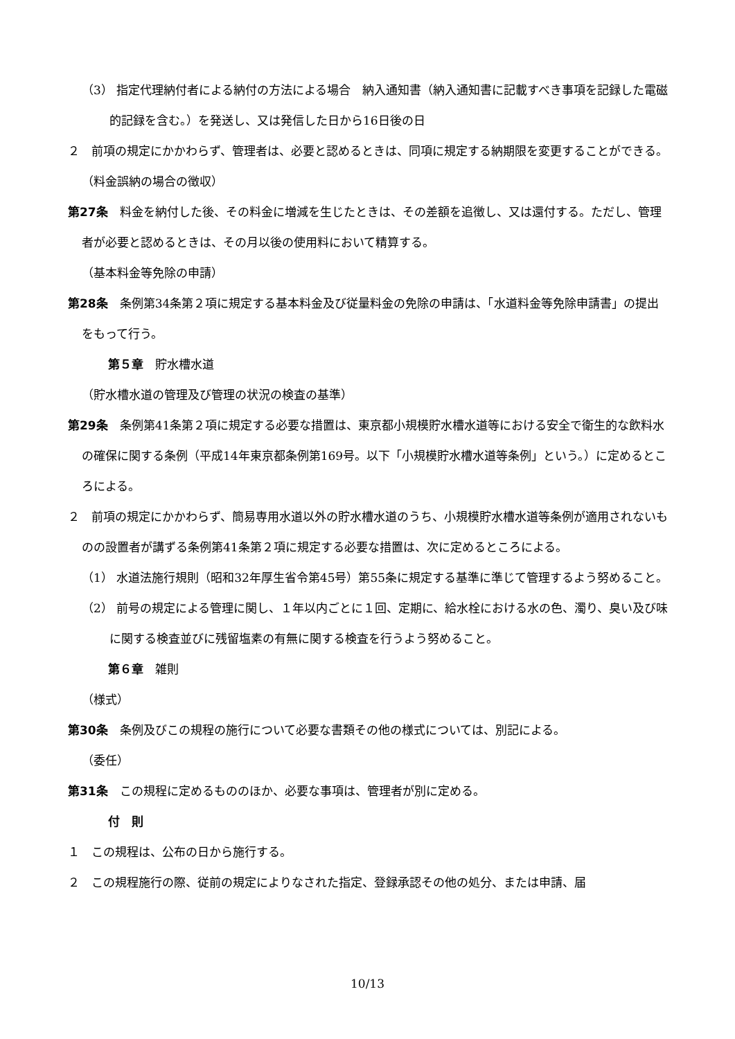（3） 指定代理納付者による納付の方法による場合　納入通知書（納入通知書に記載すべき事項を記録した電磁的記録を含む。）を発送し、又は発信した日から16日後の日
２　前項の規定にかかわらず、管理者は、必要と認めるときは、同項に規定する納期限を変更することができる。
（料金誤納の場合の徴収）
第27条　料金を納付した後、その料金に増減を生じたときは、その差額を追徴し、又は還付する。ただし、管理者が必要と認めるときは、その月以後の使用料において精算する。
（基本料金等免除の申請）
第28条　条例第34条第２項に規定する基本料金及び従量料金の免除の申請は、「水道料金等免除申請書」の提出をもって行う。
第５章　貯水槽水道
（貯水槽水道の管理及び管理の状況の検査の基準）
第29条　条例第41条第２項に規定する必要な措置は、東京都小規模貯水槽水道等における安全で衛生的な飲料水の確保に関する条例（平成14年東京都条例第169号。以下「小規模貯水槽水道等条例」という。）に定めるところによる。
２　前項の規定にかかわらず、簡易専用水道以外の貯水槽水道のうち、小規模貯水槽水道等条例が適用されないものの設置者が講ずる条例第41条第２項に規定する必要な措置は、次に定めるところによる。
（1） 水道法施行規則（昭和32年厚生省令第45号）第55条に規定する基準に準じて管理するよう努めること。
（2） 前号の規定による管理に関し、１年以内ごとに１回、定期に、給水栓における水の色、濁り、臭い及び味に関する検査並びに残留塩素の有無に関する検査を行うよう努めること。
第６章　雑則
（様式）
第30条　条例及びこの規程の施行について必要な書類その他の様式については、別記による。
（委任）
第31条　この規程に定めるもののほか、必要な事項は、管理者が別に定める。
付　則
１　この規程は、公布の日から施行する。
２　この規程施行の際、従前の規定によりなされた指定、登録承認その他の処分、または申請、届
10/13